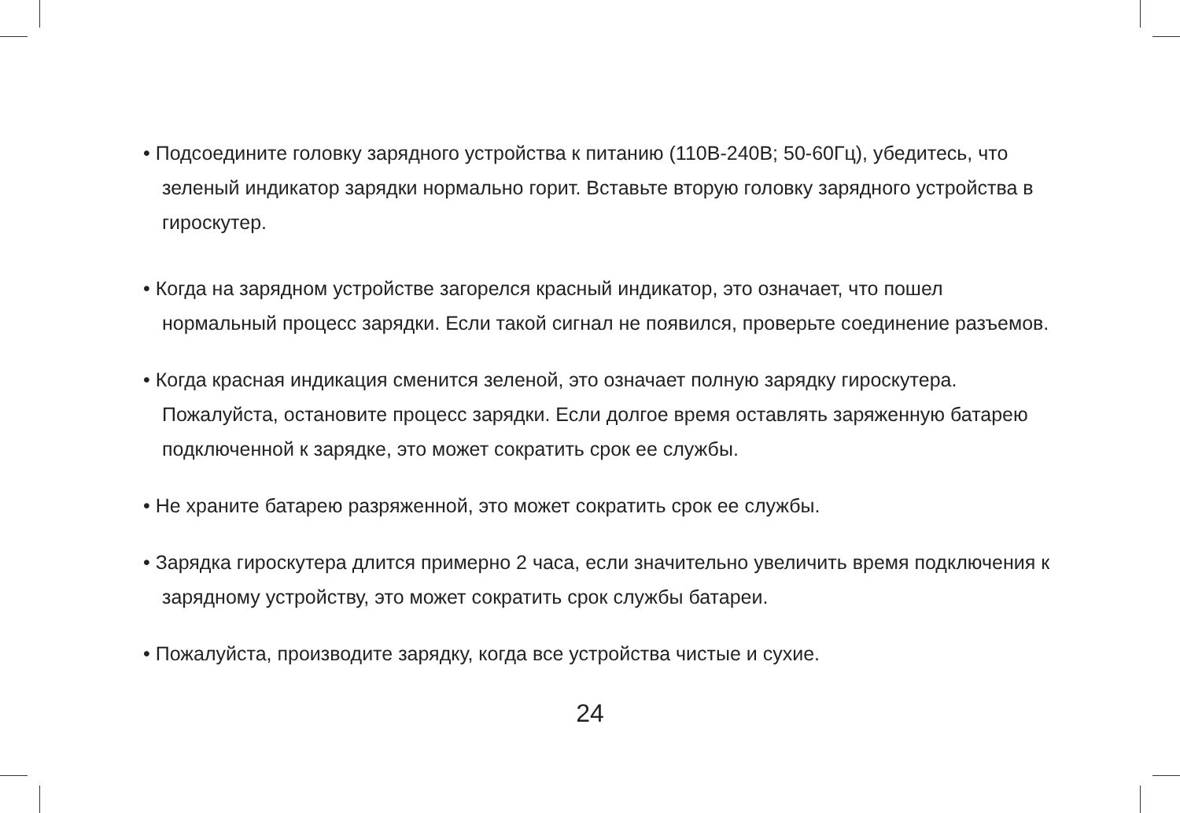• Подсоедините головку зарядного устройства к питанию (110В-240В; 50-60Гц), убедитесь, что зеленый индикатор зарядки нормально горит. Вставьте вторую головку зарядного устройства в гироскутер.
• Когда на зарядном устройстве загорелся красный индикатор, это означает, что пошел нормальный процесс зарядки. Если такой сигнал не появился, проверьте соединение разъемов.
• Когда красная индикация сменится зеленой, это означает полную зарядку гироскутера. Пожалуйста, остановите процесс зарядки. Если долгое время оставлять заряженную батарею подключенной к зарядке, это может сократить срок ее службы.
• Не храните батарею разряженной, это может сократить срок ее службы.
• Зарядка гироскутера длится примерно 2 часа, если значительно увеличить время подключения к зарядному устройству, это может сократить срок службы батареи.
• Пожалуйста, производите зарядку, когда все устройства чистые и сухие.
24